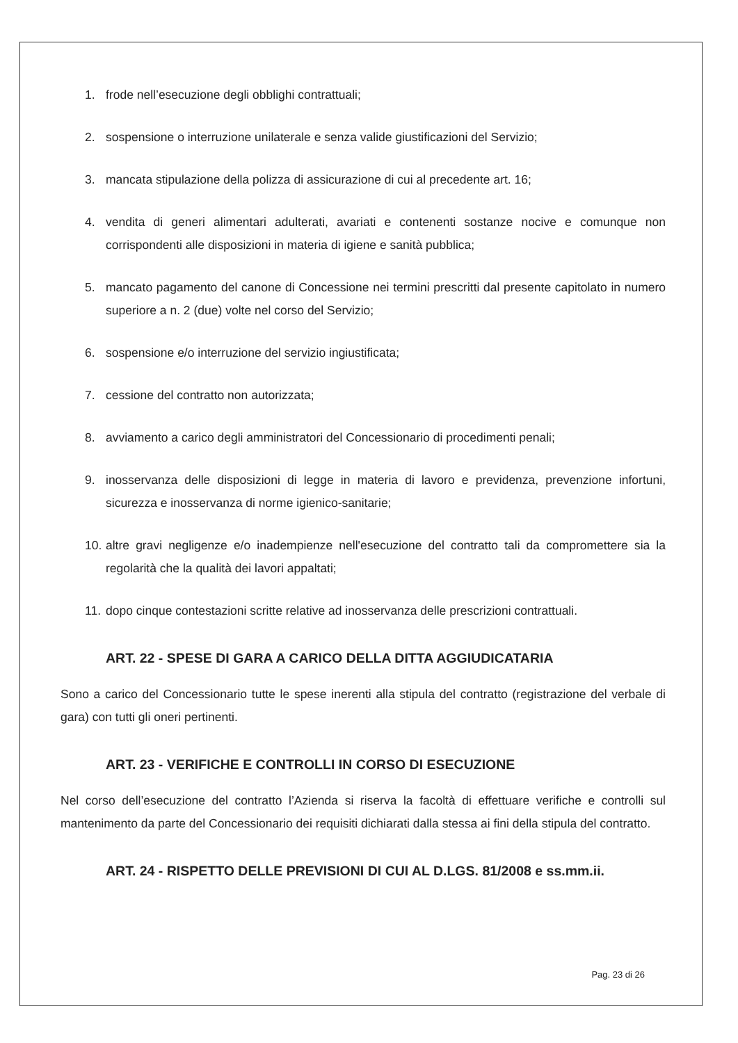1. frode nell’esecuzione degli obblighi contrattuali;
2. sospensione o interruzione unilaterale e senza valide giustificazioni del Servizio;
3. mancata stipulazione della polizza di assicurazione di cui al precedente art. 16;
4. vendita di generi alimentari adulterati, avariati e contenenti sostanze nocive e comunque non corrispondenti alle disposizioni in materia di igiene e sanità pubblica;
5. mancato pagamento del canone di Concessione nei termini prescritti dal presente capitolato in numero superiore a n. 2 (due) volte nel corso del Servizio;
6. sospensione e/o interruzione del servizio ingiustificata;
7. cessione del contratto non autorizzata;
8. avviamento a carico degli amministratori del Concessionario di procedimenti penali;
9. inosservanza delle disposizioni di legge in materia di lavoro e previdenza, prevenzione infortuni, sicurezza e inosservanza di norme igienico-sanitarie;
10. altre gravi negligenze e/o inadempienze nell'esecuzione del contratto tali da compromettere sia la regolarità che la qualità dei lavori appaltati;
11. dopo cinque contestazioni scritte relative ad inosservanza delle prescrizioni contrattuali.
ART. 22 - SPESE DI GARA A CARICO DELLA DITTA AGGIUDICATARIA
Sono a carico del Concessionario tutte le spese inerenti alla stipula del contratto (registrazione del verbale di gara) con tutti gli oneri pertinenti.
ART. 23 - VERIFICHE E CONTROLLI IN CORSO DI ESECUZIONE
Nel corso dell’esecuzione del contratto l’Azienda si riserva la facoltà di effettuare verifiche e controlli sul mantenimento da parte del Concessionario dei requisiti dichiarati dalla stessa ai fini della stipula del contratto.
ART. 24 - RISPETTO DELLE PREVISIONI DI CUI AL D.LGS. 81/2008 e ss.mm.ii.
Pag. 23 di 26